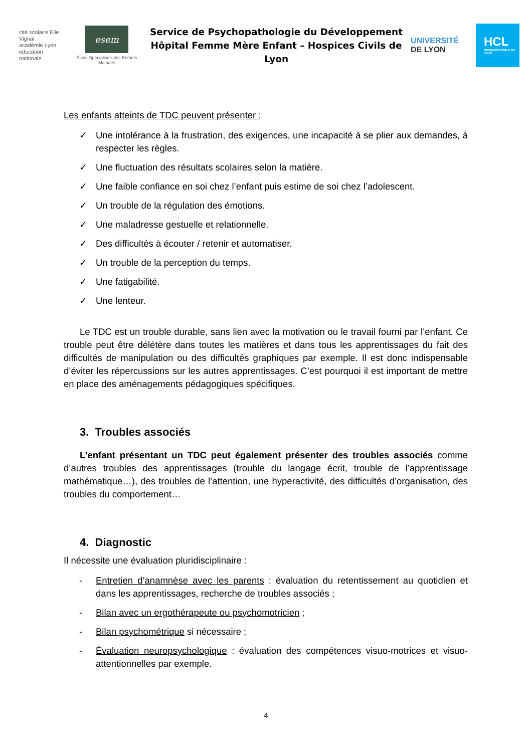cité scolaire Elie Vignal
académie Lyon
éducation nationale
esem
École Spécialisée des Enfants Malades
Service de Psychopathologie du Développement
Hôpital Femme Mère Enfant – Hospices Civils de Lyon
UNIVERSITÉ
DE LYON
HCL
HOSPICES CIVILS DE LYON
Les enfants atteints de TDC peuvent présenter :
✓ Une intolérance à la frustration, des exigences, une incapacité à se plier aux demandes, à respecter les règles.
✓ Une fluctuation des résultats scolaires selon la matière.
✓ Une faible confiance en soi chez l’enfant puis estime de soi chez l’adolescent.
✓ Un trouble de la régulation des émotions.
✓ Une maladresse gestuelle et relationnelle.
✓ Des difficultés à écouter / retenir et automatiser.
✓ Un trouble de la perception du temps.
✓ Une fatigabilité.
✓ Une lenteur.
Le TDC est un trouble durable, sans lien avec la motivation ou le travail fourni par l’enfant. Ce trouble peut être délétère dans toutes les matières et dans tous les apprentissages du fait des difficultés de manipulation ou des difficultés graphiques par exemple. Il est donc indispensable d’éviter les répercussions sur les autres apprentissages. C’est pourquoi il est important de mettre en place des aménagements pédagogiques spécifiques.
3. Troubles associés
L’enfant présentant un TDC peut également présenter des troubles associés comme d’autres troubles des apprentissages (trouble du langage écrit, trouble de l’apprentissage mathématique…), des troubles de l’attention, une hyperactivité, des difficultés d’organisation, des troubles du comportement…
4. Diagnostic
Il nécessite une évaluation pluridisciplinaire :
- Entretien d’anamnèse avec les parents : évaluation du retentissement au quotidien et dans les apprentissages, recherche de troubles associés ;
- Bilan avec un ergothérapeute ou psychomotricien ;
- Bilan psychométrique si nécessaire ;
- Évaluation neuropsychologique : évaluation des compétences visuo-motrices et visuo-attentionnelles par exemple.
4